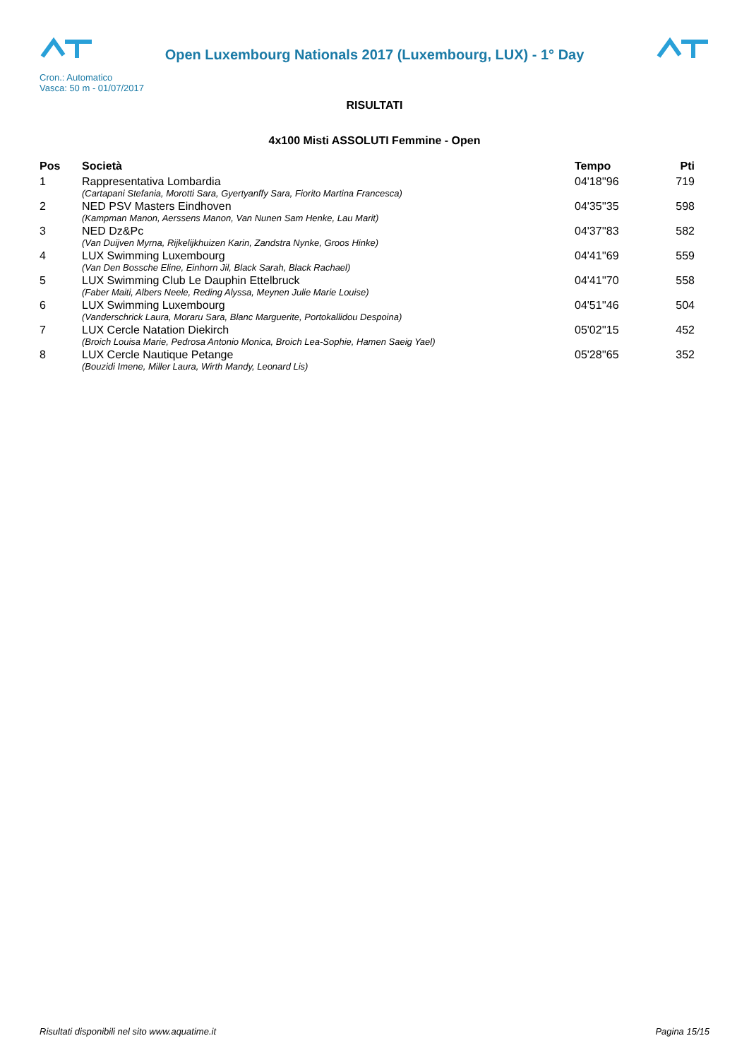Open Luxembourg Nationals 2017 (Luxembourg, LUX) - 1° Day
Cron.: Automatico
Vasca: 50 m - 01/07/2017
RISULTATI
4x100 Misti ASSOLUTI Femmine - Open
| Pos | Società | Tempo | Pti |
| --- | --- | --- | --- |
| 1 | Rappresentativa Lombardia | 04'18''96 | 719 |
| | (Cartapani Stefania, Morotti Sara, Gyertyanffy Sara, Fiorito Martina Francesca) | | |
| 2 | NED PSV Masters Eindhoven | 04'35''35 | 598 |
| | (Kampman Manon, Aerssens Manon, Van Nunen Sam Henke, Lau Marit) | | |
| 3 | NED Dz&Pc | 04'37''83 | 582 |
| | (Van Duijven Myrna, Rijkelijkhuizen Karin, Zandstra Nynke, Groos Hinke) | | |
| 4 | LUX Swimming Luxembourg | 04'41''69 | 559 |
| | (Van Den Bossche Eline, Einhorn Jil, Black Sarah, Black Rachael) | | |
| 5 | LUX Swimming Club Le Dauphin Ettelbruck | 04'41''70 | 558 |
| | (Faber Maiti, Albers Neele, Reding Alyssa, Meynen Julie Marie Louise) | | |
| 6 | LUX Swimming Luxembourg | 04'51''46 | 504 |
| | (Vanderschrick Laura, Moraru Sara, Blanc Marguerite, Portokallidou Despoina) | | |
| 7 | LUX Cercle Natation Diekirch | 05'02''15 | 452 |
| | (Broich Louisa Marie, Pedrosa Antonio Monica, Broich Lea-Sophie, Hamen Saeig Yael) | | |
| 8 | LUX Cercle Nautique Petange | 05'28''65 | 352 |
| | (Bouzidi Imene, Miller Laura, Wirth Mandy, Leonard Lis) | | |
Risultati disponibili nel sito www.aquatime.it Pagina 15/15